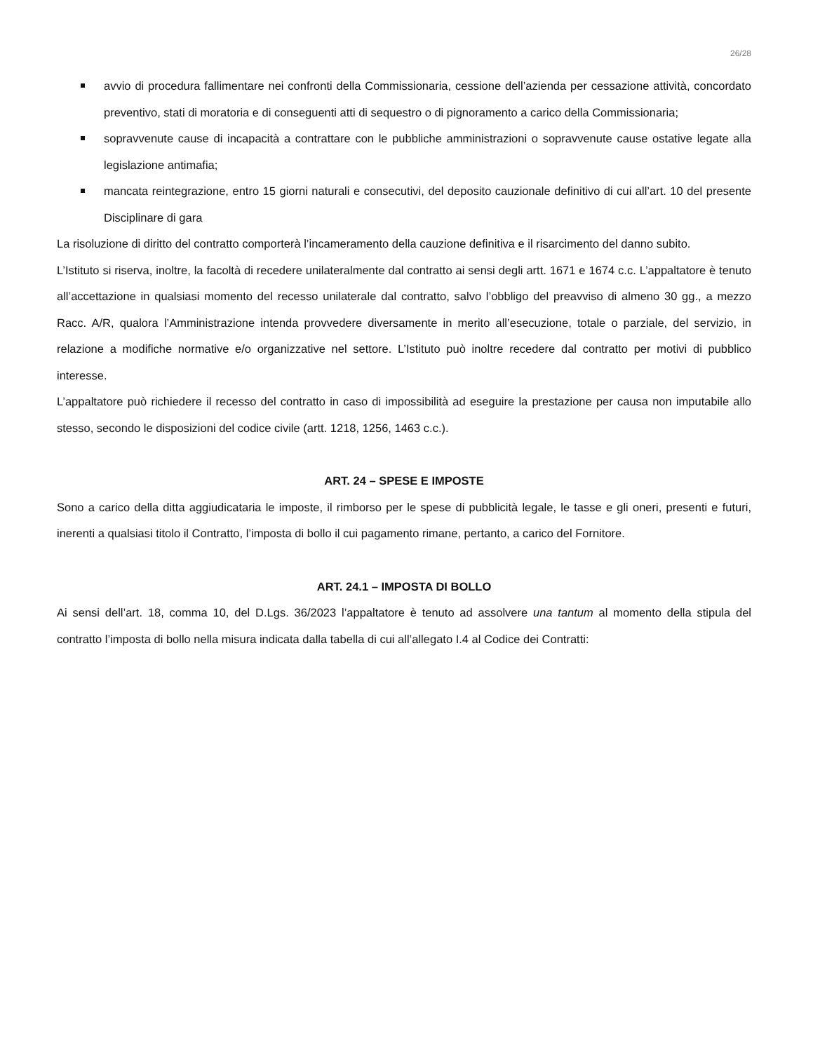26/28
avvio di procedura fallimentare nei confronti della Commissionaria, cessione dell’azienda per cessazione attività, concordato preventivo, stati di moratoria e di conseguenti atti di sequestro o di pignoramento a carico della Commissionaria;
sopravvenute cause di incapacità a contrattare con le pubbliche amministrazioni o sopravvenute cause ostative legate alla legislazione antimafia;
mancata reintegrazione, entro 15 giorni naturali e consecutivi, del deposito cauzionale definitivo di cui all’art. 10 del presente Disciplinare di gara
La risoluzione di diritto del contratto comporterà l’incameramento della cauzione definitiva e il risarcimento del danno subito.
L’Istituto si riserva, inoltre, la facoltà di recedere unilateralmente dal contratto ai sensi degli artt. 1671 e 1674 c.c. L’appaltatore è tenuto all’accettazione in qualsiasi momento del recesso unilaterale dal contratto, salvo l’obbligo del preavviso di almeno 30 gg., a mezzo Racc. A/R, qualora l’Amministrazione intenda provvedere diversamente in merito all’esecuzione, totale o parziale, del servizio, in relazione a modifiche normative e/o organizzative nel settore. L’Istituto può inoltre recedere dal contratto per motivi di pubblico interesse.
L’appaltatore può richiedere il recesso del contratto in caso di impossibilità ad eseguire la prestazione per causa non imputabile allo stesso, secondo le disposizioni del codice civile (artt. 1218, 1256, 1463 c.c.).
ART. 24 – SPESE E IMPOSTE
Sono a carico della ditta aggiudicataria le imposte, il rimborso per le spese di pubblicità legale, le tasse e gli oneri, presenti e futuri, inerenti a qualsiasi titolo il Contratto, l’imposta di bollo il cui pagamento rimane, pertanto, a carico del Fornitore.
ART. 24.1 – IMPOSTA DI BOLLO
Ai sensi dell’art. 18, comma 10, del D.Lgs. 36/2023 l’appaltatore è tenuto ad assolvere una tantum al momento della stipula del contratto l’imposta di bollo nella misura indicata dalla tabella di cui all’allegato I.4 al Codice dei Contratti: